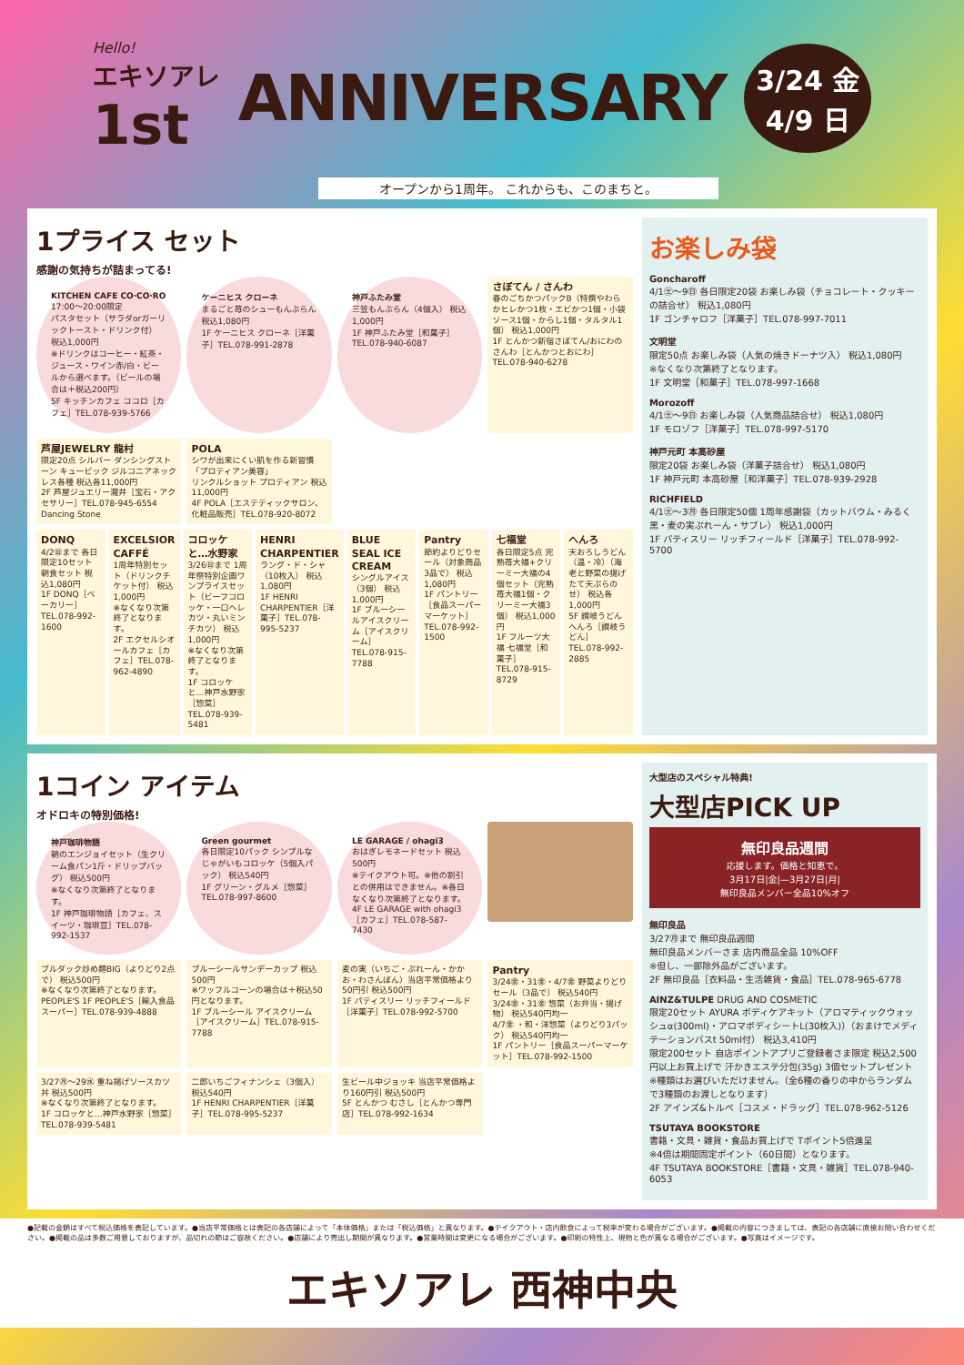Hello!
エキソアレ
1st
ANNIVERSARY
3/24 金
4/9 日
オープンから1周年。 これからも、このまちと。
1プライス セット
感謝の気持ちが詰まってる!
KITCHEN CAFE CO·CO·RO
17:00〜20:00限定
パスタセット（サラダorガーリックトースト・ドリンク付）
税込1,000円
※ドリンクはコーヒー・紅茶・ジュース・ワイン赤/白・ビールから選べます。（ビールの場合は＋税込200円）
5F キッチンカフェ ココロ［カフェ］TEL.078-939-5766
ケーニヒス クローネ
まるごと苺のシューもんぶらん 税込1,080円
1F ケーニヒス クローネ［洋菓子］TEL.078-991-2878
神戸ふたみ堂
三笠もんぶらん（4個入） 税込1,000円
1F 神戸ふたみ堂［和菓子］TEL.078-940-6087
さぼてん / さんわ
春のごちかつパックB（特撰やわらかヒレかつ1枚・エビかつ1個・小袋ソース1個・からし1個・タルタル1個） 税込1,000円
1F とんかつ新宿さぼてん/おにわのさんわ［とんかつとおにわ］TEL.078-940-6278
芦屋JEWELRY 龍村
限定20点 シルバー ダンシングストーン キュービック ジルコニアネックレス各種 税込各11,000円
2F 芦屋ジュエリー瀧井［宝石・アクセサリー］TEL.078-945-6554
Dancing Stone
POLA
シワが出来にくい肌を作る新習慣「プロティアン美容」
リンクルショット プロティアン 税込11,000円
4F POLA［エステティックサロン、化粧品販売］TEL.078-920-8072
DONQ
4/2㊐まで 各日限定10セット
朝食セット 税込1,080円
1F DONQ［ベーカリー］TEL.078-992-1600
EXCELSIOR CAFFÉ
1周年特別セット（ドリンクチケット付） 税込1,000円
※なくなり次第終了となります。
2F エクセルシオールカフェ［カフェ］TEL.078-962-4890
コロッケと…水野家
3/26㊐まで 1周年祭特別企画ワンプライスセット（ビーフコロッケ・一口ヘレカツ・丸いミンチカツ） 税込1,000円
※なくなり次第終了となります。
1F コロッケと…神戸水野家［惣菜］TEL.078-939-5481
HENRI CHARPENTIER
ラング・ド・シャ（10枚入） 税込1,080円
1F HENRI CHARPENTIER［洋菓子］TEL.078-995-5237
BLUE SEAL ICE CREAM
シングルアイス（3個） 税込1,000円
1F ブルーシールアイスクリーム［アイスクリーム］TEL.078-915-7788
Pantry
節約よりどりセール（対象商品3品で） 税込1,080円
1F パントリー［食品スーパーマーケット］TEL.078-992-1500
七福堂
各日限定5点 完熟苺大福+クリーミー大福の4個セット（完熟苺大福1個・クリーミー大福3個） 税込1,000円
1F フルーツ大福 七福堂［和菓子］TEL.078-915-8729
へんろ
天おろしうどん（温・冷）（海老と野菜の揚げたて天ぷらのせ） 税込各1,000円
5F 讃岐うどん へんろ［讃岐うどん］TEL.078-992-2885
お楽しみ袋
Goncharoff
4/1㊏〜9㊐ 各日限定20袋 お楽しみ袋（チョコレート・クッキーの詰合せ） 税込1,080円
1F ゴンチャロフ［洋菓子］TEL.078-997-7011
文明堂
限定50点 お楽しみ袋（人気の焼きドーナツ入） 税込1,080円
※なくなり次第終了となります。
1F 文明堂［和菓子］TEL.078-997-1668
Morozoff
4/1㊏〜9㊐ お楽しみ袋（人気商品詰合せ） 税込1,080円
1F モロゾフ［洋菓子］TEL.078-997-5170
神戸元町 本高砂屋
限定20袋 お楽しみ袋（洋菓子詰合せ） 税込1,080円
1F 神戸元町 本高砂屋［和洋菓子］TEL.078-939-2928
RICHFIELD
4/1㊏〜3㊊ 各日限定50個 1周年感謝袋（カットバウム・みるく黒・麦の実ぷれーん・サブレ） 税込1,000円
1F パティスリー リッチフィールド［洋菓子］TEL.078-992-5700
1コイン アイテム
オドロキの特別価格!
神戸珈琲物語
朝のエンジョイセット（生クリーム食パン1斤・ドリップバッグ） 税込500円
※なくなり次第終了となります。
1F 神戸珈琲物語［カフェ、スイーツ・珈琲豆］TEL.078-992-1537
Green gourmet
各日限定10パック シンプルなじゃがいもコロッケ（5個入パック） 税込540円
1F グリーン・グルメ［惣菜］TEL.078-997-8600
LE GARAGE / ohagi3
おはぎレモネードセット 税込500円
※テイクアウト可。※他の割引との併用はできません。※各日なくなり次第終了となります。
4F LE GARAGE with ohagi3［カフェ］TEL.078-587-7430
ブルダック炒め麺BIG（よりどり2点で） 税込500円
※なくなり次第終了となります。
PEOPLE'S 1F PEOPLE'S［輸入食品スーパー］TEL.078-939-4888
ブルーシールサンデーカップ 税込500円
※ワッフルコーンの場合は＋税込50円となります。
1F ブルーシール アイスクリーム［アイスクリーム］TEL.078-915-7788
麦の実（いちご・ぷれーん・かかお・わさんぼん）当店平常価格より50円引 税込500円
1F パティスリー リッチフィールド［洋菓子］TEL.078-992-5700
Pantry
3/24㊎・31㊎・4/7㊎ 野菜よりどりセール（3品で） 税込540円
3/24㊎・31㊎ 惣菜（お弁当・揚げ物） 税込540円均一
4/7㊎ ・和・洋惣菜（よりどり3パック） 税込540円均一
1F パントリー［食品スーパーマーケット］TEL.078-992-1500
3/27㊊〜29㊌ 重ね揚げソースカツ丼 税込500円
※なくなり次第終了となります。
1F コロッケと…神戸水野家［惣菜］TEL.078-939-5481
二郎いちごフィナンシェ（3個入） 税込540円
1F HENRI CHARPENTIER［洋菓子］TEL.078-995-5237
生ビール中ジョッキ 当店平常価格より160円引 税込500円
5F とんかつ むさし［とんかつ専門店］TEL.078-992-1634
大型店のスペシャル特典!
大型店PICK UP
無印良品週間
応援します。価格と知恵で。
3月17日|金|—3月27日|月|
無印良品メンバー全品10%オフ
無印良品
3/27㊊まで 無印良品週間
無印良品メンバーさま 店内商品全品 10%OFF
※但し、一部除外品がございます。
2F 無印良品［衣料品・生活雑貨・食品］TEL.078-965-6778
AINZ&TULPE DRUG AND COSMETIC
限定20セット AYURA ボディケアキット（アロマティックウォッシュα(300ml)・アロマボディシートL(30枚入)）（おまけでメディテーションバスt 50ml付） 税込3,410円
限定200セット 自店ポイントアプリご登録者さま限定 税込2,500円以上お買上げで 汗かきエステ分包(35g) 3個セットプレゼント
※種類はお選びいただけません。（全6種の香りの中からランダムで3種類のお渡しとなります）
2F アインズ&トルペ［コスメ・ドラッグ］TEL.078-962-5126
TSUTAYA BOOKSTORE
書籍・文具・雑貨・食品お買上げで Tポイント5倍進呈
※4倍は期間固定ポイント（60日間）となります。
4F TSUTAYA BOOKSTORE［書籍・文具・雑貨］TEL.078-940-6053
●記載の金額はすべて税込価格を表記しています。●当店平常価格とは表記の各店舗によって「本体価格」または「税込価格」と異なります。●テイクアウト・店内飲食によって税率が変わる場合がございます。●掲載の内容につきましては、表記の各店舗に直接お問い合わせください。●掲載の品は多数ご用意しておりますが、品切れの節はご容赦ください。●店舗により売出し期間が異なります。●営業時間は変更になる場合がございます。●印刷の特性上、現物と色が異なる場合がございます。●写真はイメージです。
エキソアレ 西神中央